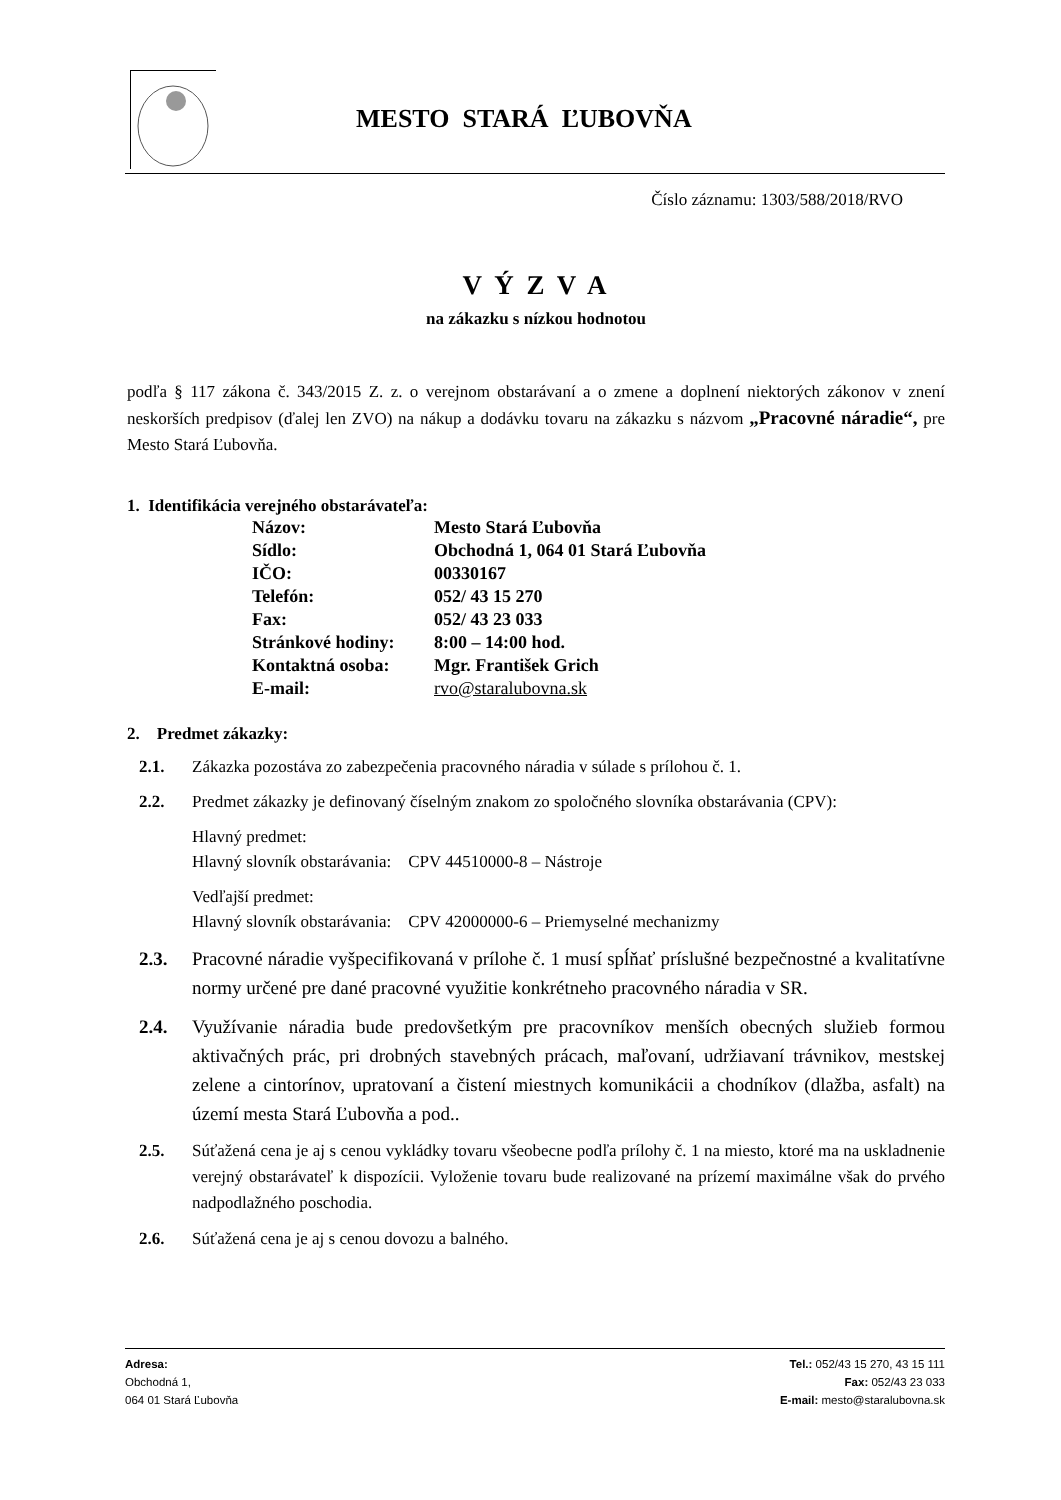MESTO STARÁ ĽUBOVŇA
Číslo záznamu: 1303/588/2018/RVO
V Ý Z V A
na zákazku s nízkou hodnotou
podľa § 117 zákona č. 343/2015 Z. z. o verejnom obstarávaní a o zmene a doplnení niektorých zákonov v znení neskorších predpisov (ďalej len ZVO) na nákup a dodávku tovaru na zákazku s názvom „Pracovné náradie“, pre Mesto Stará Ľubovňa.
1. Identifikácia verejného obstarávateľa:
| Názov: | Mesto Stará Ľubovňa |
| Sídlo: | Obchodná 1, 064 01 Stará Ľubovňa |
| IČO: | 00330167 |
| Telefón: | 052/ 43 15 270 |
| Fax: | 052/ 43 23 033 |
| Stránkové hodiny: | 8:00 – 14:00 hod. |
| Kontaktná osoba: | Mgr. František Grich |
| E-mail: | rvo@staralubovna.sk |
2. Predmet zákazky:
2.1. Zákazka pozostáva zo zabezpečenia pracovného náradia v súlade s prílohou č. 1.
2.2. Predmet zákazky je definovaný číselným znakom zo spoločného slovníka obstarávania (CPV):
Hlavný predmet:
Hlavný slovník obstarávania: CPV 44510000-8 – Nástroje
Vedľajší predmet:
Hlavný slovník obstarávania: CPV 42000000-6 – Priemyselné mechanizmy
2.3.
Pracovné náradie vyšpecifikovaná v prílohe č. 1 musí spĺňať príslušné bezpečnostné a kvalitatívne normy určené pre dané pracovné využitie konkrétneho pracovného náradia v SR.
2.4.
Využívanie náradia bude predovšetkým pre pracovníkov menších obecných služieb formou aktivačných prác, pri drobných stavebných prácach, maľovaní, udržiavaní trávnikov, mestskej zelene a cintorínov, upratovaní a čistení miestnych komunikácii a chodníkov (dlažba, asfalt) na území mesta Stará Ľubovňa a pod..
2.5.
Súťažená cena je aj s cenou vykládky tovaru všeobecne podľa prílohy č. 1 na miesto, ktoré ma na uskladnenie verejný obstarávateľ k dispozícii. Vyloženie tovaru bude realizované na prízemí maximálne však do prvého nadpodlažného poschodia.
2.6. Súťažená cena je aj s cenou dovozu a balného.
Adresa:
Obchodná 1,
064 01 Stará Ľubovňa
Tel.: 052/43 15 270, 43 15 111
Fax: 052/43 23 033
E-mail: mesto@staralubovna.sk